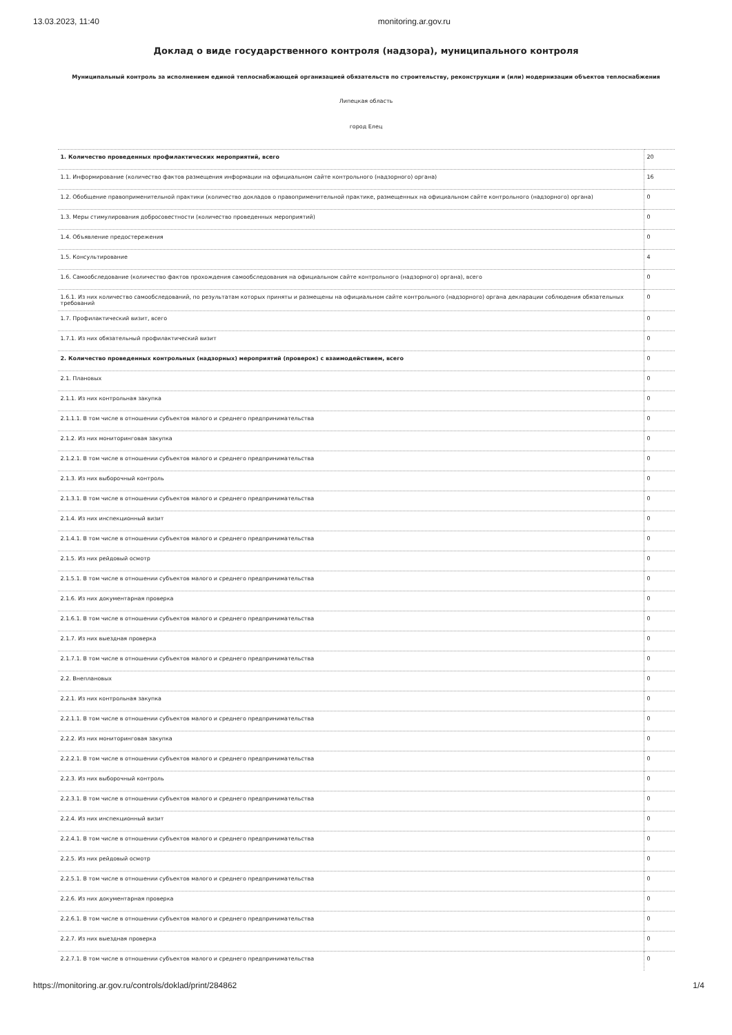13.03.2023, 11:40 monitoring.ar.gov.ru
Доклад о виде государственного контроля (надзора), муниципального контроля
Муниципальный контроль за исполнением единой теплоснабжающей организацией обязательств по строительству, реконструкции и (или) модернизации объектов теплоснабжения
Липецкая область
город Елец
| 1. Количество проведенных профилактических мероприятий, всего | 20 |
| 1.1. Информирование (количество фактов размещения информации на официальном сайте контрольного (надзорного) органа) | 16 |
| 1.2. Обобщение правоприменительной практики (количество докладов о правоприменительной практике, размещенных на официальном сайте контрольного (надзорного) органа) | 0 |
| 1.3. Меры стимулирования добросовестности (количество проведенных мероприятий) | 0 |
| 1.4. Объявление предостережения | 0 |
| 1.5. Консультирование | 4 |
| 1.6. Самообследование (количество фактов прохождения самообследования на официальном сайте контрольного (надзорного) органа), всего | 0 |
| 1.6.1. Из них количество самообследований, по результатам которых приняты и размещены на официальном сайте контрольного (надзорного) органа декларации соблюдения обязательных требований | 0 |
| 1.7. Профилактический визит, всего | 0 |
| 1.7.1. Из них обязательный профилактический визит | 0 |
| 2. Количество проведенных контрольных (надзорных) мероприятий (проверок) с взаимодействием, всего | 0 |
| 2.1. Плановых | 0 |
| 2.1.1. Из них контрольная закупка | 0 |
| 2.1.1.1. В том числе в отношении субъектов малого и среднего предпринимательства | 0 |
| 2.1.2. Из них мониторинговая закупка | 0 |
| 2.1.2.1. В том числе в отношении субъектов малого и среднего предпринимательства | 0 |
| 2.1.3. Из них выборочный контроль | 0 |
| 2.1.3.1. В том числе в отношении субъектов малого и среднего предпринимательства | 0 |
| 2.1.4. Из них инспекционный визит | 0 |
| 2.1.4.1. В том числе в отношении субъектов малого и среднего предпринимательства | 0 |
| 2.1.5. Из них рейдовый осмотр | 0 |
| 2.1.5.1. В том числе в отношении субъектов малого и среднего предпринимательства | 0 |
| 2.1.6. Из них документарная проверка | 0 |
| 2.1.6.1. В том числе в отношении субъектов малого и среднего предпринимательства | 0 |
| 2.1.7. Из них выездная проверка | 0 |
| 2.1.7.1. В том числе в отношении субъектов малого и среднего предпринимательства | 0 |
| 2.2. Внеплановых | 0 |
| 2.2.1. Из них контрольная закупка | 0 |
| 2.2.1.1. В том числе в отношении субъектов малого и среднего предпринимательства | 0 |
| 2.2.2. Из них мониторинговая закупка | 0 |
| 2.2.2.1. В том числе в отношении субъектов малого и среднего предпринимательства | 0 |
| 2.2.3. Из них выборочный контроль | 0 |
| 2.2.3.1. В том числе в отношении субъектов малого и среднего предпринимательства | 0 |
| 2.2.4. Из них инспекционный визит | 0 |
| 2.2.4.1. В том числе в отношении субъектов малого и среднего предпринимательства | 0 |
| 2.2.5. Из них рейдовый осмотр | 0 |
| 2.2.5.1. В том числе в отношении субъектов малого и среднего предпринимательства | 0 |
| 2.2.6. Из них документарная проверка | 0 |
| 2.2.6.1. В том числе в отношении субъектов малого и среднего предпринимательства | 0 |
| 2.2.7. Из них выездная проверка | 0 |
| 2.2.7.1. В том числе в отношении субъектов малого и среднего предпринимательства | 0 |
https://monitoring.ar.gov.ru/controls/doklad/print/284862 1/4